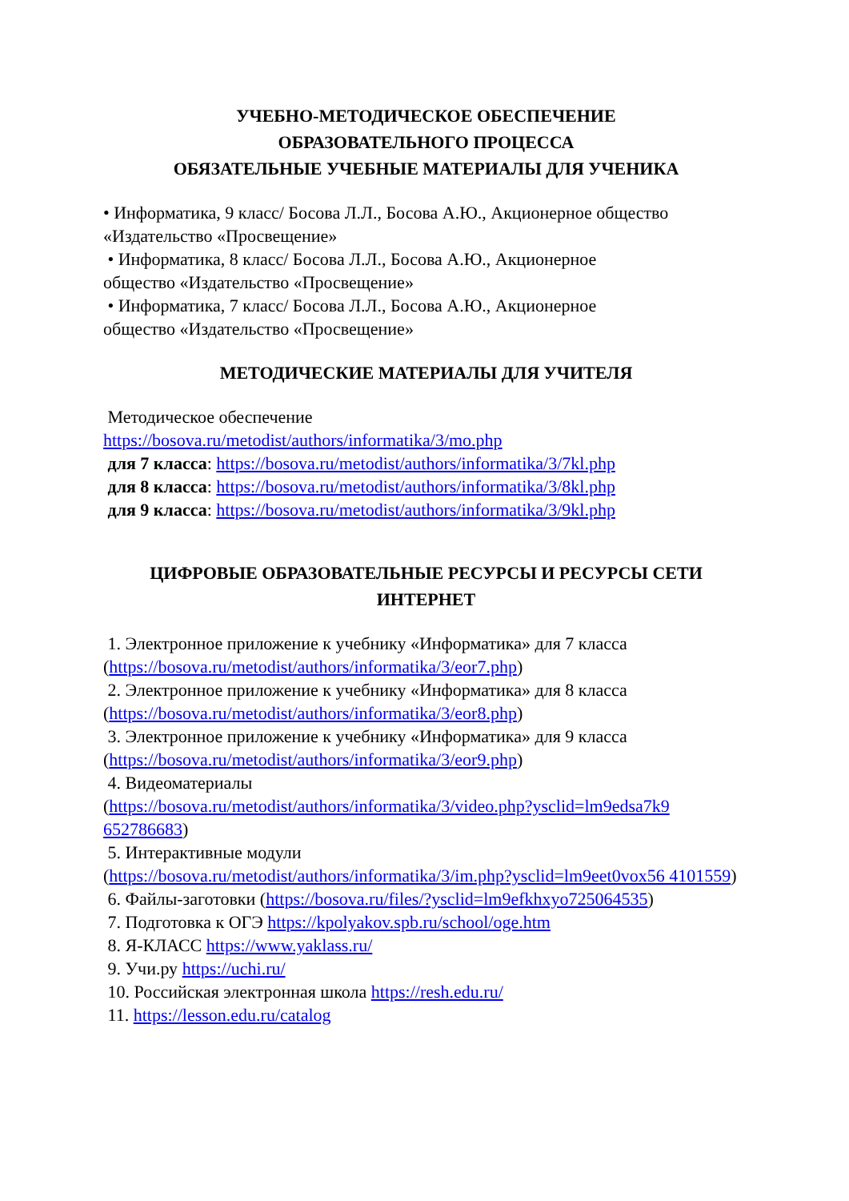УЧЕБНО-МЕТОДИЧЕСКОЕ ОБЕСПЕЧЕНИЕ
ОБРАЗОВАТЕЛЬНОГО ПРОЦЕССА
ОБЯЗАТЕЛЬНЫЕ УЧЕБНЫЕ МАТЕРИАЛЫ ДЛЯ УЧЕНИКА
• Информатика, 9 класс/ Босова Л.Л., Босова А.Ю., Акционерное общество «Издательство «Просвещение»
• Информатика, 8 класс/ Босова Л.Л., Босова А.Ю., Акционерное
общество «Издательство «Просвещение»
• Информатика, 7 класс/ Босова Л.Л., Босова А.Ю., Акционерное
общество «Издательство «Просвещение»
МЕТОДИЧЕСКИЕ МАТЕРИАЛЫ ДЛЯ УЧИТЕЛЯ
Методическое обеспечение
https://bosova.ru/metodist/authors/informatika/3/mo.php
для 7 класса: https://bosova.ru/metodist/authors/informatika/3/7kl.php
для 8 класса: https://bosova.ru/metodist/authors/informatika/3/8kl.php
для 9 класса: https://bosova.ru/metodist/authors/informatika/3/9kl.php
ЦИФРОВЫЕ ОБРАЗОВАТЕЛЬНЫЕ РЕСУРСЫ И РЕСУРСЫ СЕТИ ИНТЕРНЕТ
1. Электронное приложение к учебнику «Информатика» для 7 класса
(https://bosova.ru/metodist/authors/informatika/3/eor7.php)
2. Электронное приложение к учебнику «Информатика» для 8 класса
(https://bosova.ru/metodist/authors/informatika/3/eor8.php)
3. Электронное приложение к учебнику «Информатика» для 9 класса
(https://bosova.ru/metodist/authors/informatika/3/eor9.php)
4. Видеоматериалы
(https://bosova.ru/metodist/authors/informatika/3/video.php?ysclid=lm9edsa7k9 652786683)
5. Интерактивные модули
(https://bosova.ru/metodist/authors/informatika/3/im.php?ysclid=lm9eet0vox56 4101559)
6. Файлы-заготовки (https://bosova.ru/files/?ysclid=lm9efkhxyo725064535)
7. Подготовка к ОГЭ https://kpolyakov.spb.ru/school/oge.htm
8. Я-КЛАСС https://www.yaklass.ru/
9. Учи.ру https://uchi.ru/
10. Российская электронная школа https://resh.edu.ru/
11. https://lesson.edu.ru/catalog